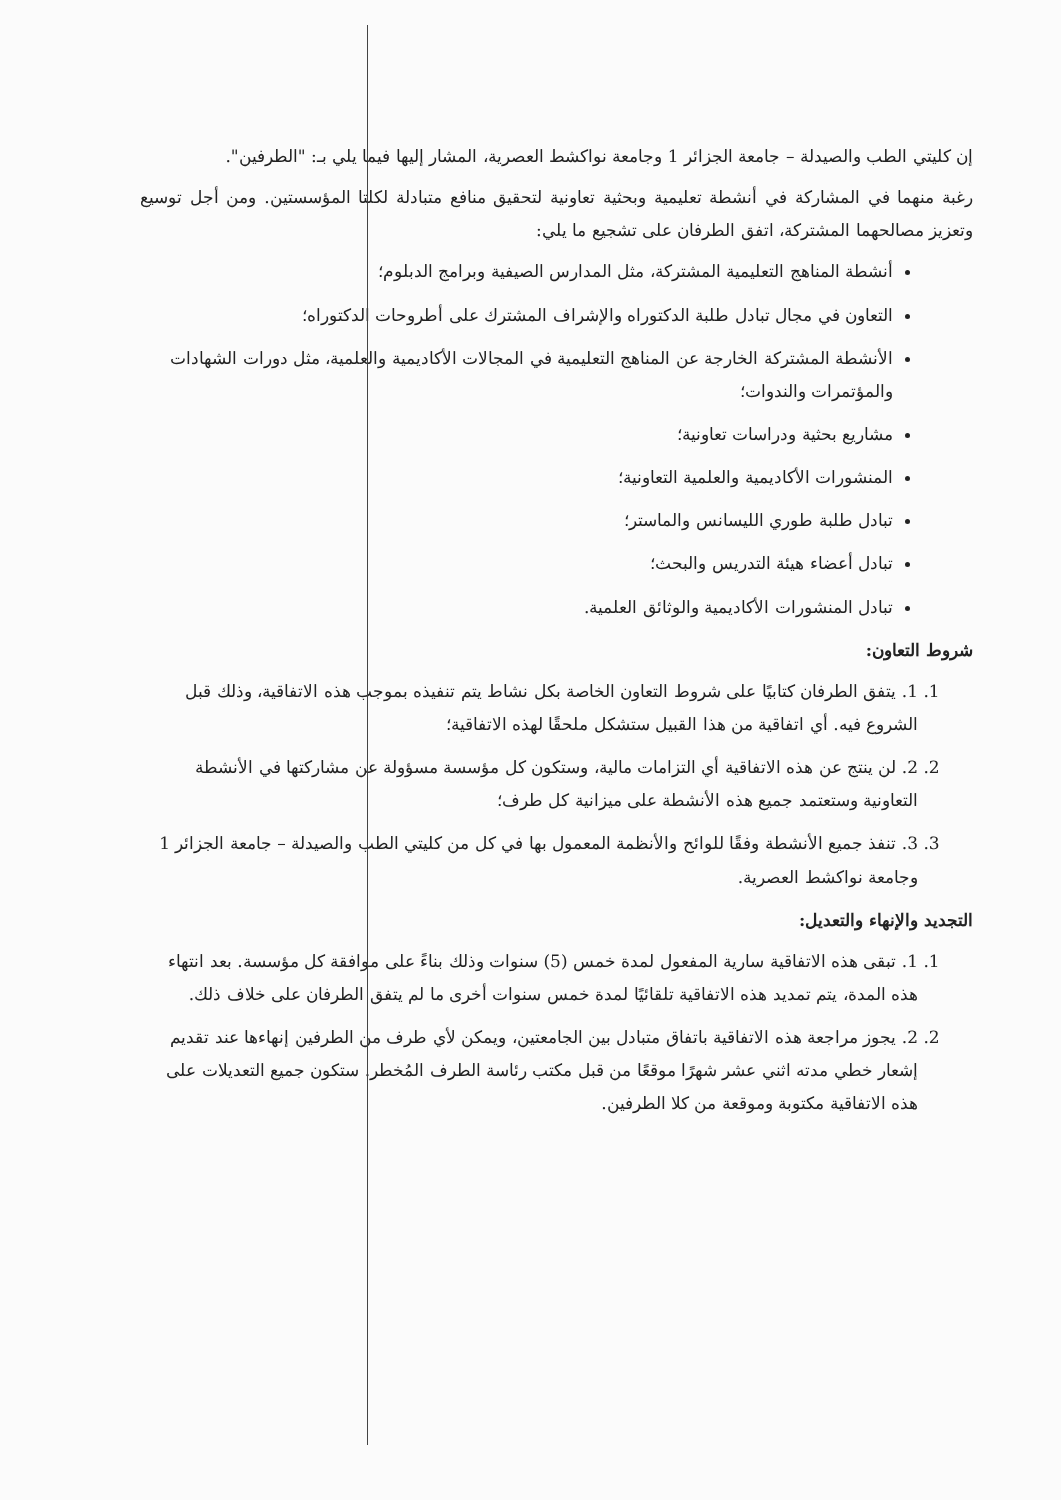إن كليتي الطب والصيدلة – جامعة الجزائر 1 وجامعة نواكشط العصرية، المشار إليها فيما يلي بـ: "الطرفين".
رغبة منهما في المشاركة في أنشطة تعليمية وبحثية تعاونية لتحقيق منافع متبادلة لكلتا المؤسستين. ومن أجل توسيع وتعزيز مصالحهما المشتركة، اتفق الطرفان على تشجيع ما يلي:
أنشطة المناهج التعليمية المشتركة، مثل المدارس الصيفية وبرامج الدبلوم؛
التعاون في مجال تبادل طلبة الدكتوراه والإشراف المشترك على أطروحات الدكتوراه؛
الأنشطة المشتركة الخارجة عن المناهج التعليمية في المجالات الأكاديمية والعلمية، مثل دورات الشهادات والمؤتمرات والندوات؛
مشاريع بحثية ودراسات تعاونية؛
المنشورات الأكاديمية والعلمية التعاونية؛
تبادل طلبة طوري الليسانس والماستر؛
تبادل أعضاء هيئة التدريس والبحث؛
تبادل المنشورات الأكاديمية والوثائق العلمية.
شروط التعاون:
1. 1. يتفق الطرفان كتابيًا على شروط التعاون الخاصة بكل نشاط يتم تنفيذه بموجب هذه الاتفاقية، وذلك قبل الشروع فيه. أي اتفاقية من هذا القبيل ستشكل ملحقًا لهذه الاتفاقية؛
2. 2. لن ينتج عن هذه الاتفاقية أي التزامات مالية، وستكون كل مؤسسة مسؤولة عن مشاركتها في الأنشطة التعاونية وستعتمد جميع هذه الأنشطة على ميزانية كل طرف؛
3. 3. تنفذ جميع الأنشطة وفقًا للوائح والأنظمة المعمول بها في كل من كليتي الطب والصيدلة – جامعة الجزائر 1 وجامعة نواكشط العصرية.
التجديد والإنهاء والتعديل:
1. 1. تبقى هذه الاتفاقية سارية المفعول لمدة خمس (5) سنوات وذلك بناءً على موافقة كل مؤسسة. بعد انتهاء هذه المدة، يتم تمديد هذه الاتفاقية تلقائيًا لمدة خمس سنوات أخرى ما لم يتفق الطرفان على خلاف ذلك.
2. 2. يجوز مراجعة هذه الاتفاقية باتفاق متبادل بين الجامعتين، ويمكن لأي طرف من الطرفين إنهاءها عند تقديم إشعار خطي مدته اثني عشر شهرًا موقعًا من قبل مكتب رئاسة الطرف المُخطر. ستكون جميع التعديلات على هذه الاتفاقية مكتوبة وموقعة من كلا الطرفين.